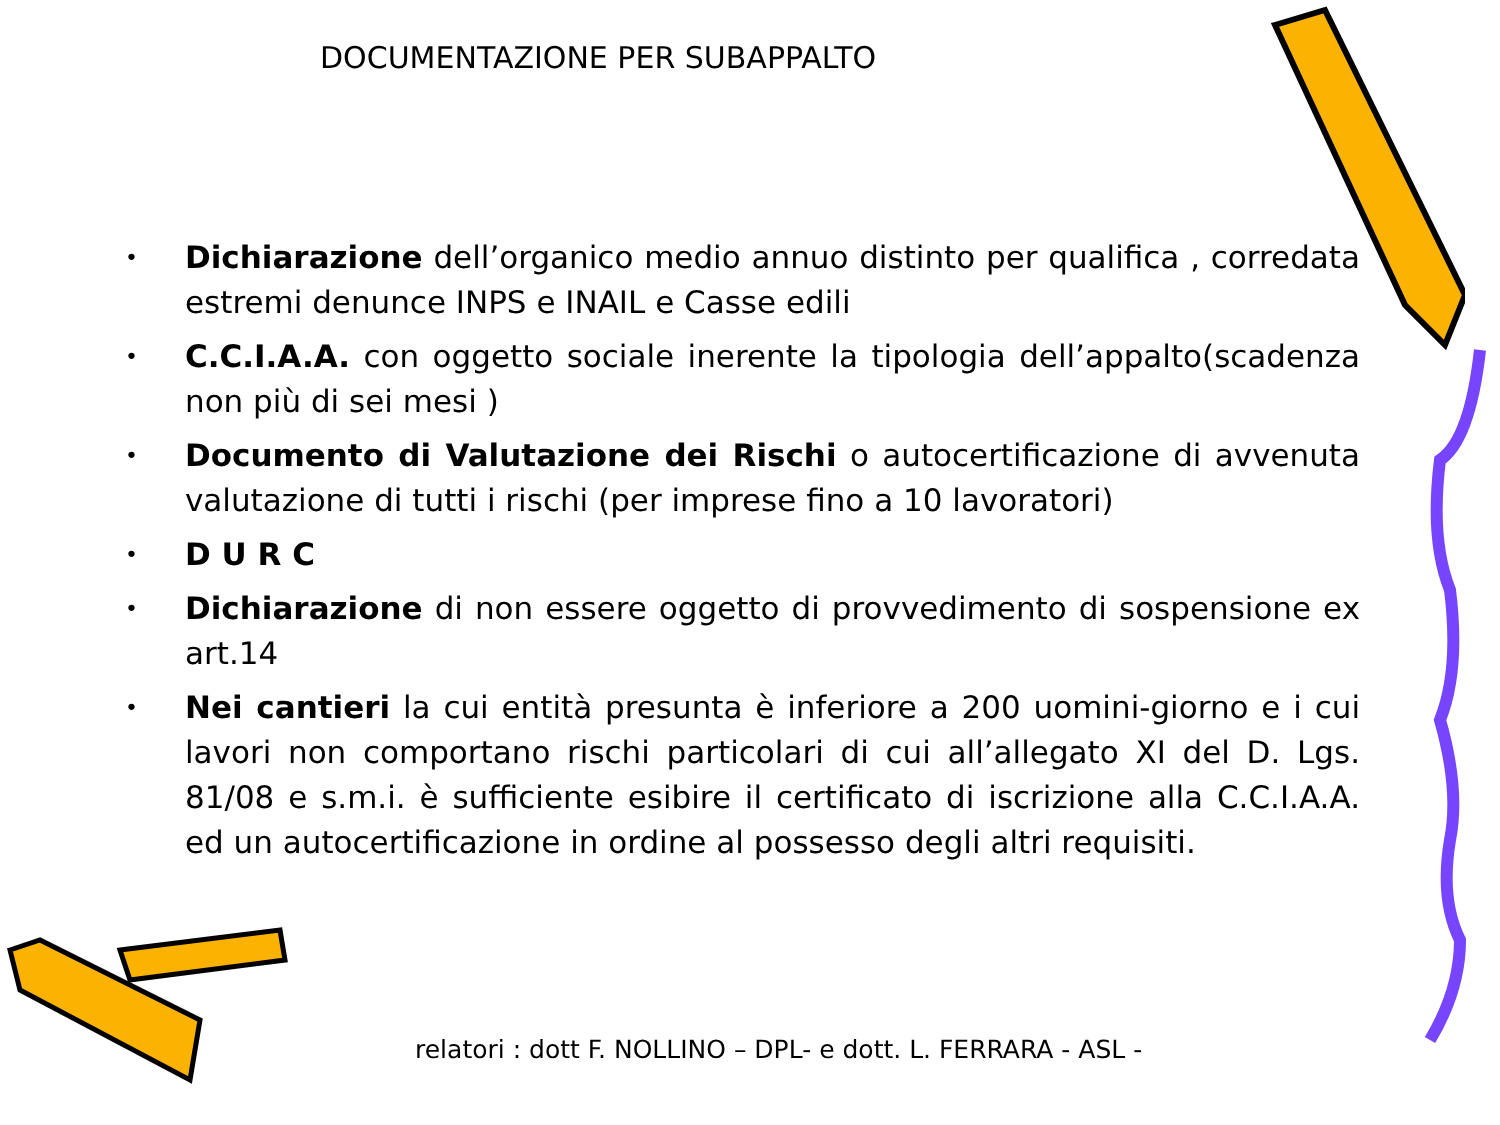DOCUMENTAZIONE PER SUBAPPALTO
• Dichiarazione dell’organico medio annuo distinto per qualifica , corredata estremi denunce INPS e INAIL e Casse edili
• C.C.I.A.A. con oggetto sociale inerente la tipologia dell’appalto(scadenza non più di sei mesi )
• Documento di Valutazione dei Rischi o autocertificazione di avvenuta valutazione di tutti i rischi (per imprese fino a 10 lavoratori)
• D U R C
• Dichiarazione di non essere oggetto di provvedimento di sospensione ex art.14
• Nei cantieri la cui entità presunta è inferiore a 200 uomini-giorno e i cui lavori non comportano rischi particolari di cui all’allegato XI del D. Lgs. 81/08 e s.m.i. è sufficiente esibire il certificato di iscrizione alla C.C.I.A.A. ed un autocertificazione in ordine al possesso degli altri requisiti.
relatori : dott F. NOLLINO – DPL- e dott. L. FERRARA - ASL -